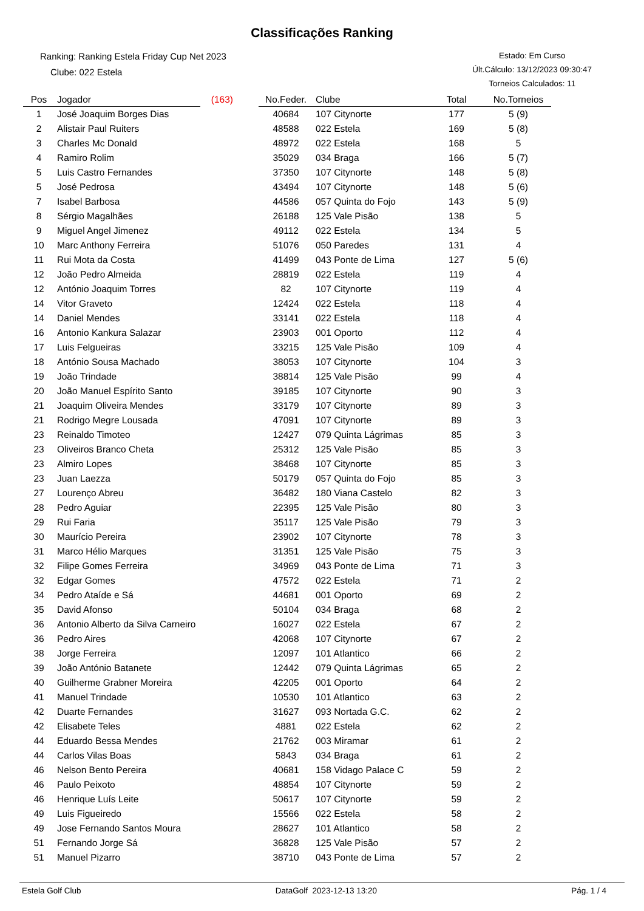Classificações Ranking
Ranking: Ranking Estela Friday Cup Net 2023
Clube: 022 Estela
Estado: Em Curso
Últ.Cálculo: 13/12/2023 09:30:47
Torneios Calculados: 11
| Pos | Jogador | (163) | | No.Feder. | Clube | Total | No.Torneios |
| --- | --- | --- | --- | --- | --- | --- | --- |
| 1 | José Joaquim Borges Dias | | | 40684 | 107 Citynorte | 177 | 5 (9) |
| 2 | Alistair Paul Ruiters | | | 48588 | 022 Estela | 169 | 5 (8) |
| 3 | Charles Mc Donald | | | 48972 | 022 Estela | 168 | 5 |
| 4 | Ramiro Rolim | | | 35029 | 034 Braga | 166 | 5 (7) |
| 5 | Luis Castro Fernandes | | | 37350 | 107 Citynorte | 148 | 5 (8) |
| 5 | José Pedrosa | | | 43494 | 107 Citynorte | 148 | 5 (6) |
| 7 | Isabel Barbosa | | | 44586 | 057 Quinta do Fojo | 143 | 5 (9) |
| 8 | Sérgio Magalhães | | | 26188 | 125 Vale Pisão | 138 | 5 |
| 9 | Miguel Angel Jimenez | | | 49112 | 022 Estela | 134 | 5 |
| 10 | Marc Anthony Ferreira | | | 51076 | 050 Paredes | 131 | 4 |
| 11 | Rui Mota da Costa | | | 41499 | 043 Ponte de Lima | 127 | 5 (6) |
| 12 | João Pedro Almeida | | | 28819 | 022 Estela | 119 | 4 |
| 12 | António Joaquim Torres | | | 82 | 107 Citynorte | 119 | 4 |
| 14 | Vitor Graveto | | | 12424 | 022 Estela | 118 | 4 |
| 14 | Daniel Mendes | | | 33141 | 022 Estela | 118 | 4 |
| 16 | Antonio Kankura Salazar | | | 23903 | 001 Oporto | 112 | 4 |
| 17 | Luis Felgueiras | | | 33215 | 125 Vale Pisão | 109 | 4 |
| 18 | António Sousa Machado | | | 38053 | 107 Citynorte | 104 | 3 |
| 19 | João Trindade | | | 38814 | 125 Vale Pisão | 99 | 4 |
| 20 | João Manuel Espírito Santo | | | 39185 | 107 Citynorte | 90 | 3 |
| 21 | Joaquim Oliveira Mendes | | | 33179 | 107 Citynorte | 89 | 3 |
| 21 | Rodrigo Megre Lousada | | | 47091 | 107 Citynorte | 89 | 3 |
| 23 | Reinaldo Timoteo | | | 12427 | 079 Quinta Lágrimas | 85 | 3 |
| 23 | Oliveiros Branco Cheta | | | 25312 | 125 Vale Pisão | 85 | 3 |
| 23 | Almiro Lopes | | | 38468 | 107 Citynorte | 85 | 3 |
| 23 | Juan Laezza | | | 50179 | 057 Quinta do Fojo | 85 | 3 |
| 27 | Lourenço Abreu | | | 36482 | 180 Viana Castelo | 82 | 3 |
| 28 | Pedro Aguiar | | | 22395 | 125 Vale Pisão | 80 | 3 |
| 29 | Rui Faria | | | 35117 | 125 Vale Pisão | 79 | 3 |
| 30 | Maurício Pereira | | | 23902 | 107 Citynorte | 78 | 3 |
| 31 | Marco Hélio Marques | | | 31351 | 125 Vale Pisão | 75 | 3 |
| 32 | Filipe Gomes Ferreira | | | 34969 | 043 Ponte de Lima | 71 | 3 |
| 32 | Edgar Gomes | | | 47572 | 022 Estela | 71 | 2 |
| 34 | Pedro Ataíde e Sá | | | 44681 | 001 Oporto | 69 | 2 |
| 35 | David Afonso | | | 50104 | 034 Braga | 68 | 2 |
| 36 | Antonio Alberto da Silva Carneiro | | | 16027 | 022 Estela | 67 | 2 |
| 36 | Pedro Aires | | | 42068 | 107 Citynorte | 67 | 2 |
| 38 | Jorge Ferreira | | | 12097 | 101 Atlantico | 66 | 2 |
| 39 | João António Batanete | | | 12442 | 079 Quinta Lágrimas | 65 | 2 |
| 40 | Guilherme Grabner Moreira | | | 42205 | 001 Oporto | 64 | 2 |
| 41 | Manuel Trindade | | | 10530 | 101 Atlantico | 63 | 2 |
| 42 | Duarte Fernandes | | | 31627 | 093 Nortada G.C. | 62 | 2 |
| 42 | Elisabete Teles | | | 4881 | 022 Estela | 62 | 2 |
| 44 | Eduardo Bessa Mendes | | | 21762 | 003 Miramar | 61 | 2 |
| 44 | Carlos Vilas Boas | | | 5843 | 034 Braga | 61 | 2 |
| 46 | Nelson Bento Pereira | | | 40681 | 158 Vidago Palace C | 59 | 2 |
| 46 | Paulo Peixoto | | | 48854 | 107 Citynorte | 59 | 2 |
| 46 | Henrique Luís Leite | | | 50617 | 107 Citynorte | 59 | 2 |
| 49 | Luis Figueiredo | | | 15566 | 022 Estela | 58 | 2 |
| 49 | Jose Fernando Santos Moura | | | 28627 | 101 Atlantico | 58 | 2 |
| 51 | Fernando Jorge Sá | | | 36828 | 125 Vale Pisão | 57 | 2 |
| 51 | Manuel Pizarro | | | 38710 | 043 Ponte de Lima | 57 | 2 |
Estela Golf Club DataGolf 2023-12-13 13:20 Pág. 1 / 4